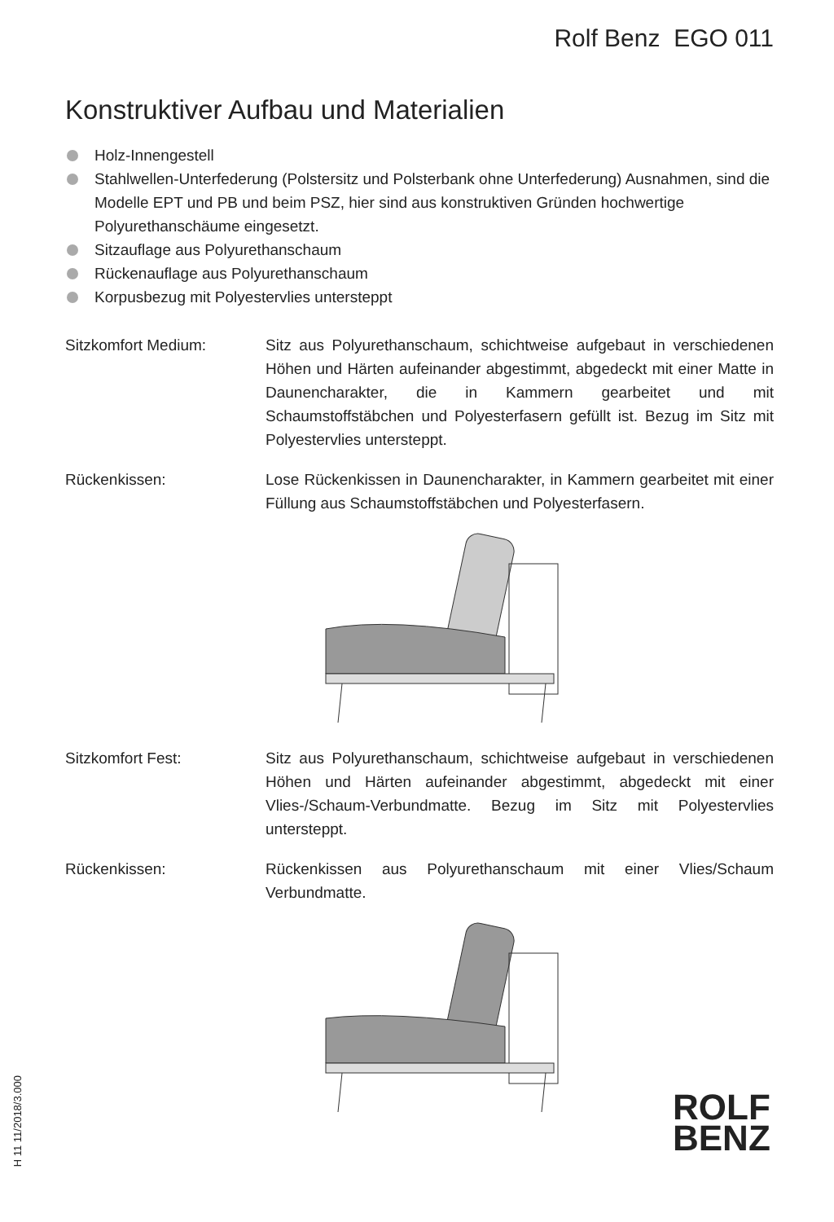Rolf Benz EGO 011
Konstruktiver Aufbau und Materialien
Holz-Innengestell
Stahlwellen-Unterfederung (Polstersitz und Polsterbank ohne Unterfederung) Ausnahmen, sind die Modelle EPT und PB und beim PSZ, hier sind aus konstruktiven Gründen hochwertige Polyurethanschäume eingesetzt.
Sitzauflage aus Polyurethanschaum
Rückenauflage aus Polyurethanschaum
Korpusbezug mit Polyestervlies untersteppt
Sitzkomfort Medium: Sitz aus Polyurethanschaum, schichtweise aufgebaut in verschiedenen Höhen und Härten aufeinander abgestimmt, abgedeckt mit einer Matte in Daunencharakter, die in Kammern gearbeitet und mit Schaumstoffstäbchen und Polyesterfasern gefüllt ist. Bezug im Sitz mit Polyestervlies untersteppt.
Rückenkissen: Lose Rückenkissen in Daunencharakter, in Kammern gearbeitet mit einer Füllung aus Schaumstoffstäbchen und Polyesterfasern.
Sitzkomfort Fest: Sitz aus Polyurethanschaum, schichtweise aufgebaut in verschiedenen Höhen und Härten aufeinander abgestimmt, abgedeckt mit einer Vlies-/Schaum-Verbundmatte. Bezug im Sitz mit Polyestervlies untersteppt.
Rückenkissen: Rückenkissen aus Polyurethanschaum mit einer Vlies/Schaum Verbundmatte.
H 11 11/2018/3.000
ROLF
BENZ